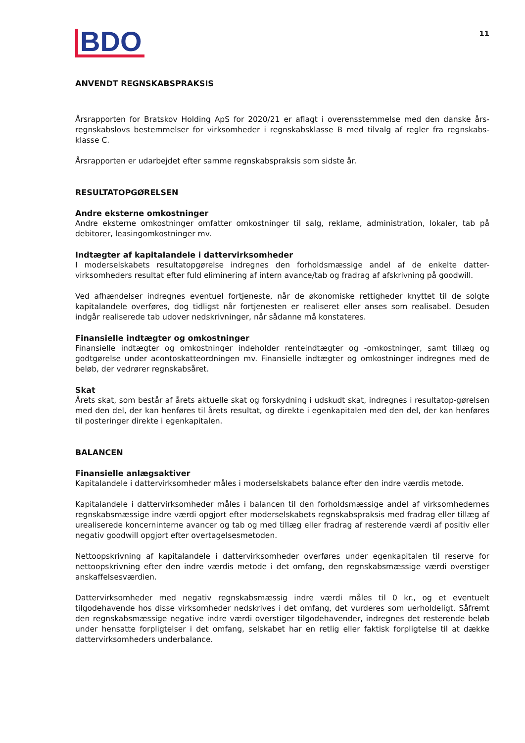BDO
11
ANVENDT REGNSKABSPRAKSIS
Årsrapporten for Bratskov Holding ApS for 2020/21 er aflagt i overensstemmelse med den danske års-regnskabslovs bestemmelser for virksomheder i regnskabsklasse B med tilvalg af regler fra regnskabs-klasse C.
Årsrapporten er udarbejdet efter samme regnskabspraksis som sidste år.
RESULTATOPGØRELSEN
Andre eksterne omkostninger
Andre eksterne omkostninger omfatter omkostninger til salg, reklame, administration, lokaler, tab på debitorer, leasingomkostninger mv.
Indtægter af kapitalandele i dattervirksomheder
I moderselskabets resultatopgørelse indregnes den forholdsmæssige andel af de enkelte datter-virksomheders resultat efter fuld eliminering af intern avance/tab og fradrag af afskrivning på goodwill.
Ved afhændelser indregnes eventuel fortjeneste, når de økonomiske rettigheder knyttet til de solgte kapitalandele overføres, dog tidligst når fortjenesten er realiseret eller anses som realisabel. Desuden indgår realiserede tab udover nedskrivninger, når sådanne må konstateres.
Finansielle indtægter og omkostninger
Finansielle indtægter og omkostninger indeholder renteindtægter og -omkostninger, samt tillæg og godtgørelse under acontoskatteordningen mv. Finansielle indtægter og omkostninger indregnes med de beløb, der vedrører regnskabsåret.
Skat
Årets skat, som består af årets aktuelle skat og forskydning i udskudt skat, indregnes i resultatop-gørelsen med den del, der kan henføres til årets resultat, og direkte i egenkapitalen med den del, der kan henføres til posteringer direkte i egenkapitalen.
BALANCEN
Finansielle anlægsaktiver
Kapitalandele i dattervirksomheder måles i moderselskabets balance efter den indre værdis metode.
Kapitalandele i dattervirksomheder måles i balancen til den forholdsmæssige andel af virksomhedernes regnskabsmæssige indre værdi opgjort efter moderselskabets regnskabspraksis med fradrag eller tillæg af urealiserede koncerninterne avancer og tab og med tillæg eller fradrag af resterende værdi af positiv eller negativ goodwill opgjort efter overtagelsesmetoden.
Nettoopskrivning af kapitalandele i dattervirksomheder overføres under egenkapitalen til reserve for nettoopskrivning efter den indre værdis metode i det omfang, den regnskabsmæssige værdi overstiger anskaffelsesværdien.
Dattervirksomheder med negativ regnskabsmæssig indre værdi måles til 0 kr., og et eventuelt tilgodehavende hos disse virksomheder nedskrives i det omfang, det vurderes som uerholdeligt. Såfremt den regnskabsmæssige negative indre værdi overstiger tilgodehavender, indregnes det resterende beløb under hensatte forpligtelser i det omfang, selskabet har en retlig eller faktisk forpligtelse til at dække dattervirksomheders underbalance.